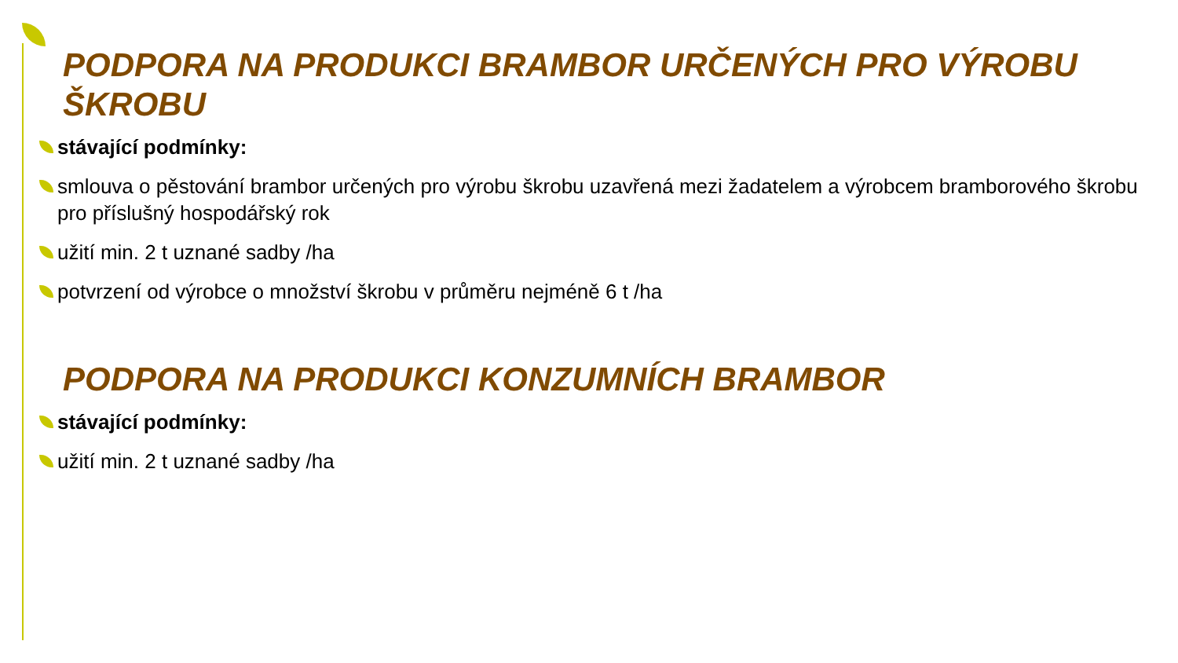PODPORA NA PRODUKCI BRAMBOR URČENÝCH PRO VÝROBU ŠKROBU
stávající podmínky:
smlouva o pěstování brambor určených pro výrobu škrobu uzavřená mezi žadatelem a výrobcem bramborového škrobu pro příslušný hospodářský rok
užití min. 2 t uznané sadby /ha
potvrzení od výrobce o množství škrobu v průměru nejméně 6 t /ha
PODPORA NA PRODUKCI KONZUMNÍCH BRAMBOR
stávající podmínky:
užití min. 2 t uznané sadby /ha